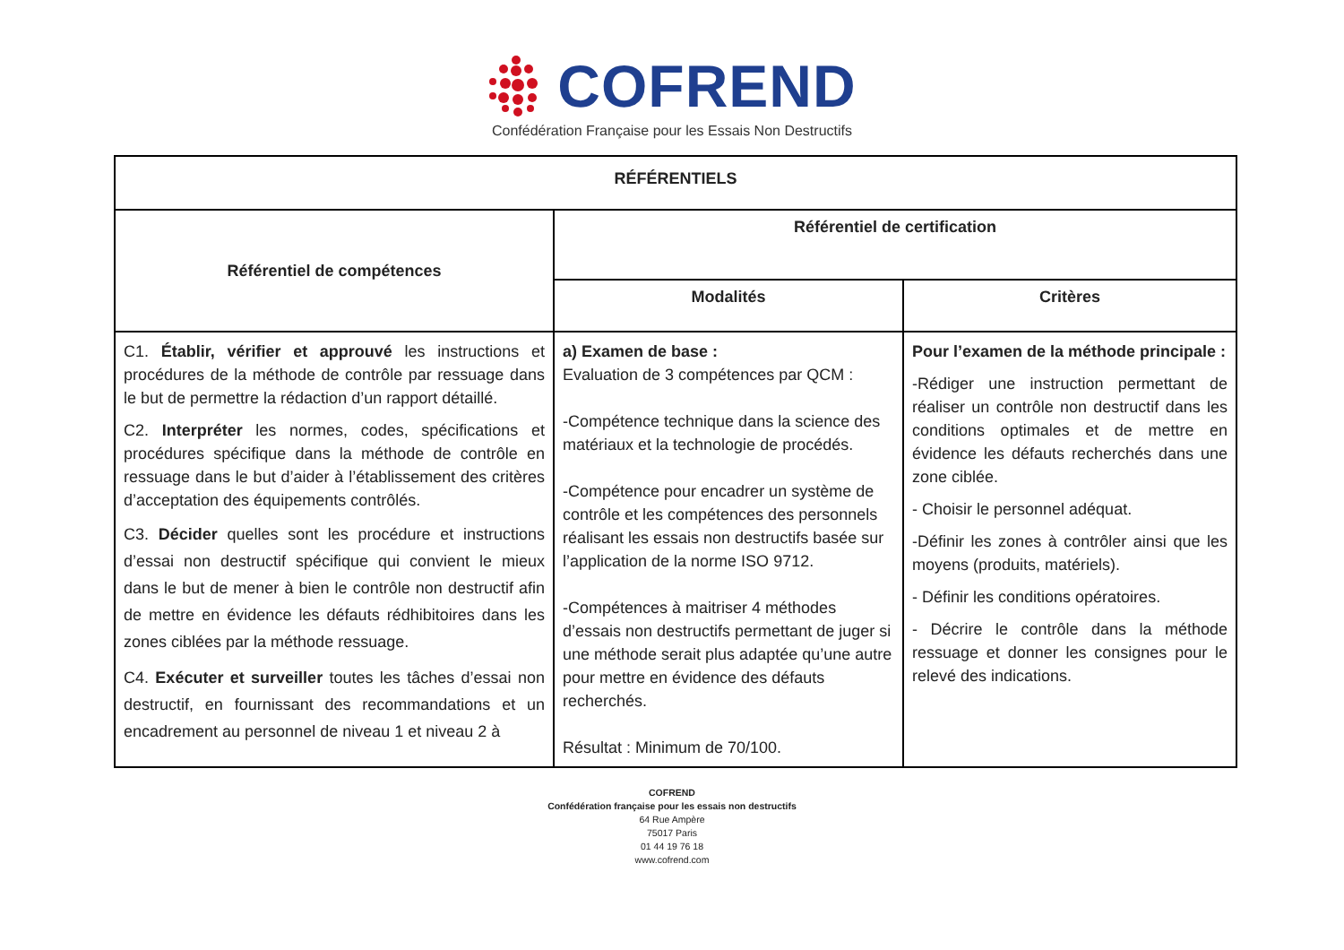COFREND
Confédération Française pour les Essais Non Destructifs
| RÉFÉRENTIELS | | |
| --- | --- | --- |
| Référentiel de compétences | Référentiel de certification | |
| | Modalités | Critères |
| C1. Établir, vérifier et approuvé les instructions et procédures de la méthode de contrôle par ressuage dans le but de permettre la rédaction d’un rapport détaillé. C2. Interpréter les normes, codes, spécifications et procédures spécifique dans la méthode de contrôle en ressuage dans le but d’aider à l’établissement des critères d’acceptation des équipements contrôlés. C3. Décider quelles sont les procédure et instructions d’essai non destructif spécifique qui convient le mieux dans le but de mener à bien le contrôle non destructif afin de mettre en évidence les défauts rédhibitoires dans les zones ciblées par la méthode ressuage. C4. Exécuter et surveiller toutes les tâches d’essai non destructif, en fournissant des recommandations et un encadrement au personnel de niveau 1 et niveau 2 à | a) Examen de base : Evaluation de 3 compétences par QCM : -Compétence technique dans la science des matériaux et la technologie de procédés. -Compétence pour encadrer un système de contrôle et les compétences des personnels réalisant les essais non destructifs basée sur l’application de la norme ISO 9712. -Compétences à maitriser 4 méthodes d’essais non destructifs permettant de juger si une méthode serait plus adaptée qu’une autre pour mettre en évidence des défauts recherchés. Résultat : Minimum de 70/100. | Pour l’examen de la méthode principale : -Rédiger une instruction permettant de réaliser un contrôle non destructif dans les conditions optimales et de mettre en évidence les défauts recherchés dans une zone ciblée. - Choisir le personnel adéquat. -Définir les zones à contrôler ainsi que les moyens (produits, matériels). - Définir les conditions opératoires. - Décrire le contrôle dans la méthode ressuage et donner les consignes pour le relevé des indications. |
COFREND
Confédération française pour les essais non destructifs
64 Rue Ampère
75017 Paris
01 44 19 76 18
www.cofrend.com